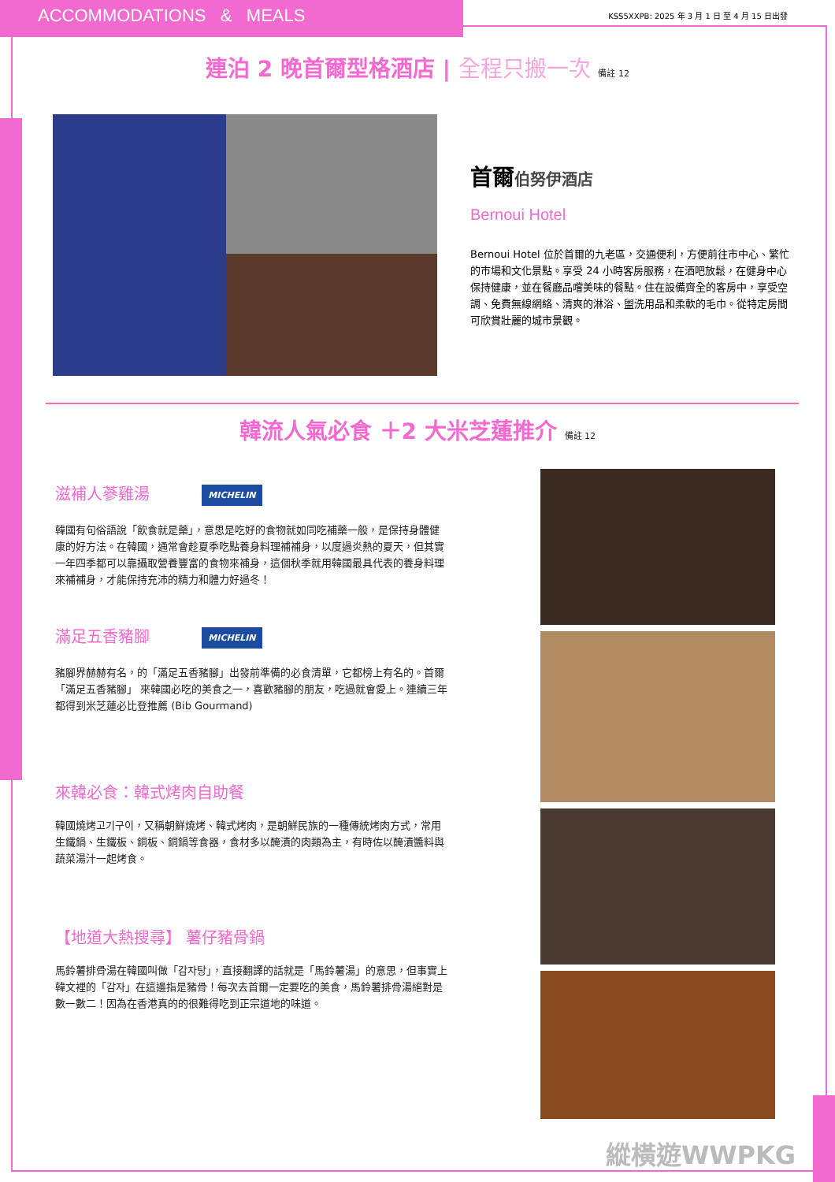ACCOMMODATIONS & MEALS
KSS5XXPB: 2025 年 3 月 1 日 至 4 月 15 日出發
連泊 2 晚首爾型格酒店 | 全程只搬一次 備註 12
首爾伯努伊酒店
Bernoui Hotel
Bernoui Hotel 位於首爾的九老區，交通便利，方便前往市中心、繁忙的市場和文化景點。享受 24 小時客房服務，在酒吧放鬆，在健身中心保持健康，並在餐廳品嚐美味的餐點。住在設備齊全的客房中，享受空調、免費無線網絡、清爽的淋浴、盥洗用品和柔軟的毛巾。從特定房間可欣賞壯麗的城市景觀。
韓流人氣必食 ＋2 大米芝蓮推介 備註 12
滋補人蔘雞湯 MICHELIN
韓國有句俗語說「飲食就是藥」，意思是吃好的食物就如同吃補藥一般，是保持身體健康的好方法。在韓國，通常會趁夏季吃點養身料理補補身，以度過炎熱的夏天，但其實一年四季都可以靠攝取營養豐富的食物來補身，這個秋季就用韓國最具代表的養身料理來補補身，才能保持充沛的精力和體力好過冬！
滿足五香豬腳 MICHELIN
豬腳界赫赫有名，的「滿足五香豬腳」出發前準備的必食清單，它都榜上有名的。首爾 「滿足五香豬腳」 來韓國必吃的美食之一，喜歡豬腳的朋友，吃過就會愛上。連續三年都得到米芝蓮必比登推薦 (Bib Gourmand)
來韓必食：韓式烤肉自助餐
韓國燒烤고기구이，又稱朝鮮燒烤、韓式烤肉，是朝鮮民族的一種傳統烤肉方式，常用生鐵鍋、生鐵板、銅板、銅鍋等食器，食材多以醃漬的肉類為主，有時佐以醃漬醬料與蔬菜湯汁一起烤食。
【地道大熱搜尋】 薯仔豬骨鍋
馬鈴薯排骨湯在韓國叫做「감자탕」，直接翻譯的話就是「馬鈴薯湯」的意思，但事實上韓文裡的「감자」在這邊指是豬骨！每次去首爾一定要吃的美食，馬鈴薯排骨湯絕對是數一數二！因為在香港真的的很難得吃到正宗道地的味道。
縱橫遊WWPKG